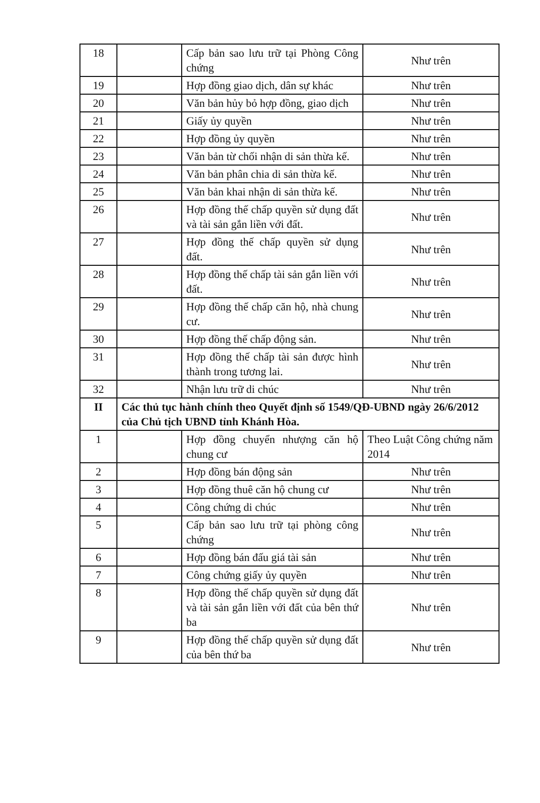| 18 | | Cấp bản sao lưu trữ tại Phòng Công chứng | Như trên |
| 19 | | Hợp đồng giao dịch, dân sự khác | Như trên |
| 20 | | Văn bản hủy bỏ hợp đồng, giao dịch | Như trên |
| 21 | | Giấy ủy quyền | Như trên |
| 22 | | Hợp đồng ủy quyền | Như trên |
| 23 | | Văn bản từ chối nhận di sản thừa kế. | Như trên |
| 24 | | Văn bản phân chia di sản thừa kế. | Như trên |
| 25 | | Văn bản khai nhận di sản thừa kế. | Như trên |
| 26 | | Hợp đồng thế chấp quyền sử dụng đất và tài sản gắn liền với đất. | Như trên |
| 27 | | Hợp đồng thế chấp quyền sử dụng đất. | Như trên |
| 28 | | Hợp đồng thế chấp tài sản gắn liền với đất. | Như trên |
| 29 | | Hợp đồng thế chấp căn hộ, nhà chung cư. | Như trên |
| 30 | | Hợp đồng thế chấp động sản. | Như trên |
| 31 | | Hợp đồng thế chấp tài sản được hình thành trong tương lai. | Như trên |
| 32 | | Nhận lưu trữ di chúc | Như trên |
| II | Các thủ tục hành chính theo Quyết định số 1549/QĐ-UBND ngày 26/6/2012 của Chủ tịch UBND tỉnh Khánh Hòa. | | |
| 1 | | Hợp đồng chuyển nhượng căn hộ chung cư | Theo Luật Công chứng năm 2014 |
| 2 | | Hợp đồng bán động sản | Như trên |
| 3 | | Hợp đồng thuê căn hộ chung cư | Như trên |
| 4 | | Công chứng di chúc | Như trên |
| 5 | | Cấp bản sao lưu trữ tại phòng công chứng | Như trên |
| 6 | | Hợp đồng bán đấu giá tài sản | Như trên |
| 7 | | Công chứng giấy ủy quyền | Như trên |
| 8 | | Hợp đồng thế chấp quyền sử dụng đất và tài sản gắn liền với đất của bên thứ ba | Như trên |
| 9 | | Hợp đồng thế chấp quyền sử dụng đất của bên thứ ba | Như trên |